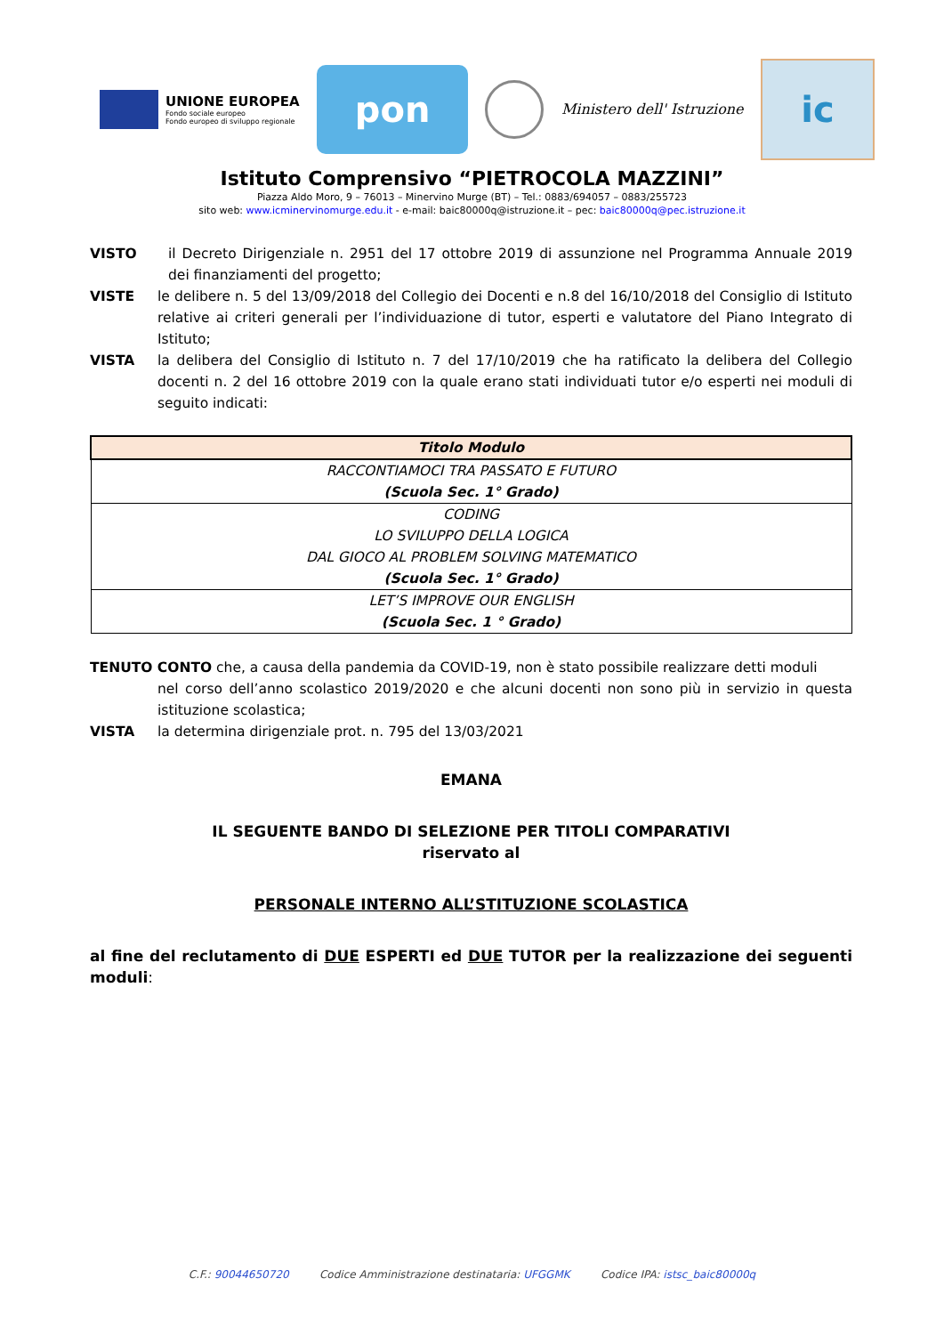UNIONE EUROPEA
Fondo sociale europeo
Fondo europeo di sviluppo regionale
pon
Ministero dell' Istruzione
ic
Istituto Comprensivo “PIETROCOLA MAZZINI”
Piazza Aldo Moro, 9 – 76013 – Minervino Murge (BT) – Tel.: 0883/694057 – 0883/255723
sito web: www.icminervinomurge.edu.it - e-mail: baic80000q@istruzione.it – pec: baic80000q@pec.istruzione.it
VISTO il Decreto Dirigenziale n. 2951 del 17 ottobre 2019 di assunzione nel Programma Annuale 2019 dei finanziamenti del progetto;
VISTE le delibere n. 5 del 13/09/2018 del Collegio dei Docenti e n.8 del 16/10/2018 del Consiglio di Istituto relative ai criteri generali per l’individuazione di tutor, esperti e valutatore del Piano Integrato di Istituto;
VISTA la delibera del Consiglio di Istituto n. 7 del 17/10/2019 che ha ratificato la delibera del Collegio docenti n. 2 del 16 ottobre 2019 con la quale erano stati individuati tutor e/o esperti nei moduli di seguito indicati:
| Titolo Modulo |
| --- |
| RACCONTIAMOCI TRA PASSATO E FUTURO (Scuola Sec. 1° Grado) |
| CODING LO SVILUPPO DELLA LOGICA DAL GIOCO AL PROBLEM SOLVING MATEMATICO (Scuola Sec. 1° Grado) |
| LET’S IMPROVE OUR ENGLISH (Scuola Sec. 1 ° Grado) |
TENUTO CONTO che, a causa della pandemia da COVID-19, non è stato possibile realizzare detti moduli
nel corso dell’anno scolastico 2019/2020 e che alcuni docenti non sono più in servizio in questa istituzione scolastica;
VISTA la determina dirigenziale prot. n. 795 del 13/03/2021
EMANA
IL SEGUENTE BANDO DI SELEZIONE PER TITOLI COMPARATIVI
riservato al
PERSONALE INTERNO ALL’STITUZIONE SCOLASTICA
al fine del reclutamento di DUE ESPERTI ed DUE TUTOR per la realizzazione dei seguenti moduli:
C.F.: 90044650720 Codice Amministrazione destinataria: UFGGMK Codice IPA: istsc_baic80000q